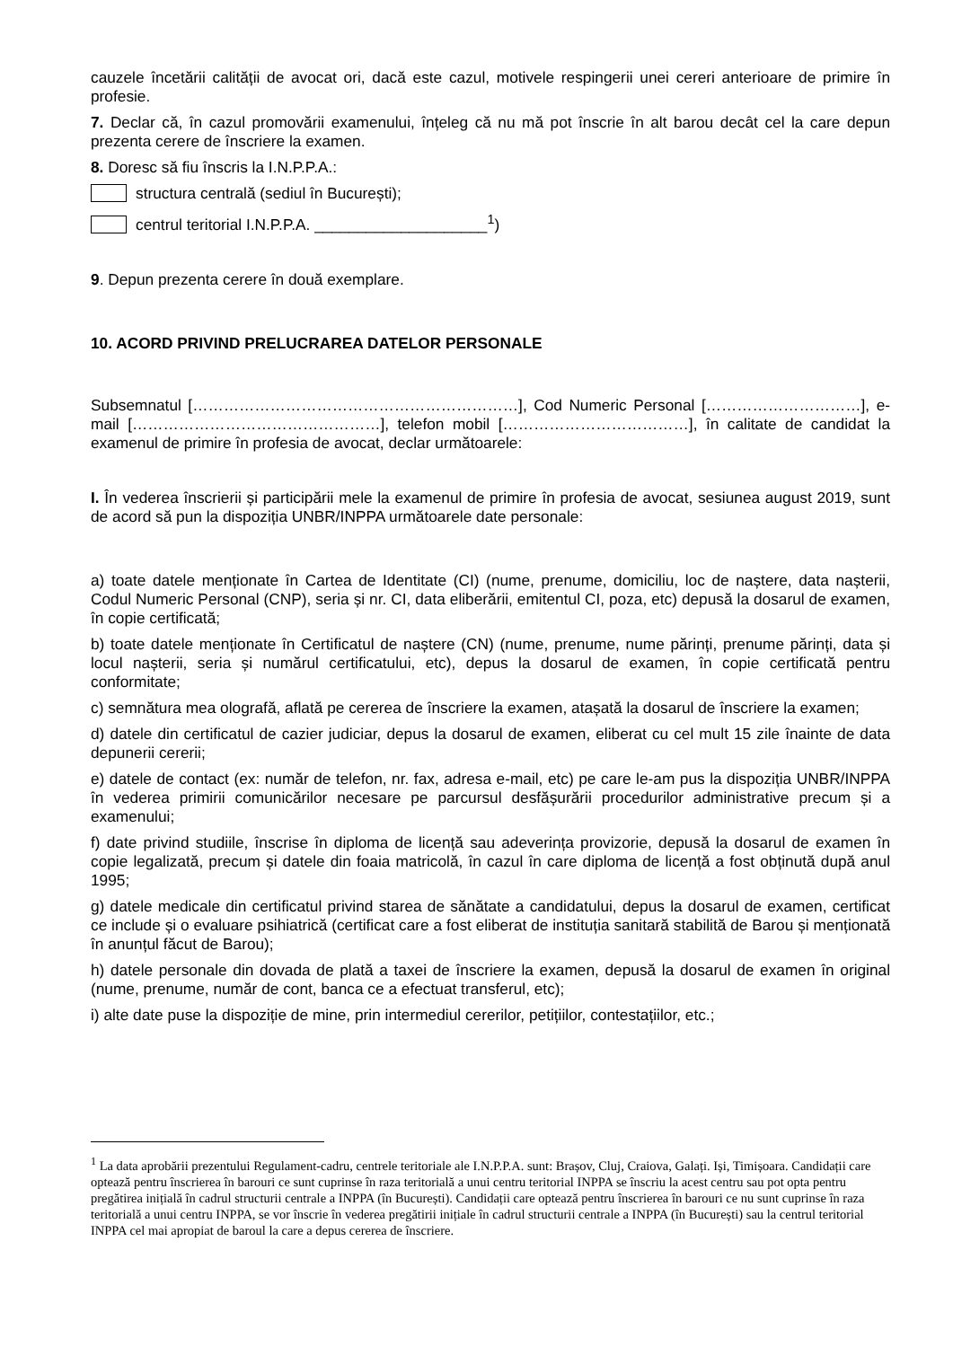cauzele încetării calității de avocat ori, dacă este cazul, motivele respingerii unei cereri anterioare de primire în profesie.
7. Declar că, în cazul promovării examenului, înțeleg că nu mă pot înscrie în alt barou decât cel la care depun prezenta cerere de înscriere la examen.
8. Doresc să fiu înscris la I.N.P.P.A.:
structura centrală (sediul în București);
centrul teritorial I.N.P.P.A. ____________________<sup>1</sup>)
9. Depun prezenta cerere în două exemplare.
10. ACORD PRIVIND PRELUCRAREA DATELOR PERSONALE
Subsemnatul [………………………………………………………], Cod Numeric Personal […………………………], e-mail […………………………………………], telefon mobil [………………………………], în calitate de candidat la examenul de primire în profesia de avocat, declar următoarele:
I. În vederea înscrierii și participării mele la examenul de primire în profesia de avocat, sesiunea august 2019, sunt de acord să pun la dispoziția UNBR/INPPA următoarele date personale:
a) toate datele menționate în Cartea de Identitate (CI) (nume, prenume, domiciliu, loc de naștere, data nașterii, Codul Numeric Personal (CNP), seria și nr. CI, data eliberării, emitentul CI, poza, etc) depusă la dosarul de examen, în copie certificată;
b) toate datele menționate în Certificatul de naștere (CN) (nume, prenume, nume părinți, prenume părinți, data și locul nașterii, seria și numărul certificatului, etc), depus la dosarul de examen, în copie certificată pentru conformitate;
c) semnătura mea olografă, aflată pe cererea de înscriere la examen, atașată la dosarul de înscriere la examen;
d) datele din certificatul de cazier judiciar, depus la dosarul de examen, eliberat cu cel mult 15 zile înainte de data depunerii cererii;
e) datele de contact (ex: număr de telefon, nr. fax, adresa e-mail, etc) pe care le-am pus la dispoziția UNBR/INPPA în vederea primirii comunicărilor necesare pe parcursul desfășurării procedurilor administrative precum și a examenului;
f) date privind studiile, înscrise în diploma de licență sau adeverința provizorie, depusă la dosarul de examen în copie legalizată, precum și datele din foaia matricolă, în cazul în care diploma de licență a fost obținută după anul 1995;
g) datele medicale din certificatul privind starea de sănătate a candidatului, depus la dosarul de examen, certificat ce include și o evaluare psihiatrică (certificat care a fost eliberat de instituția sanitară stabilită de Barou și menționată în anunțul făcut de Barou);
h) datele personale din dovada de plată a taxei de înscriere la examen, depusă la dosarul de examen în original (nume, prenume, număr de cont, banca ce a efectuat transferul, etc);
i) alte date puse la dispoziție de mine, prin intermediul cererilor, petițiilor, contestațiilor, etc.;
<sup>1</sup> La data aprobării prezentului Regulament-cadru, centrele teritoriale ale I.N.P.P.A. sunt: Brașov, Cluj, Craiova, Galați. Iși, Timișoara. Candidații care optează pentru înscrierea în barouri ce sunt cuprinse în raza teritorială a unui centru teritorial INPPA se înscriu la acest centru sau pot opta pentru pregătirea inițială în cadrul structurii centrale a INPPA (în București). Candidații care optează pentru înscrierea în barouri ce nu sunt cuprinse în raza teritorială a unui centru INPPA, se vor înscrie în vederea pregătirii inițiale în cadrul structurii centrale a INPPA (în București) sau la centrul teritorial INPPA cel mai apropiat de baroul la care a depus cererea de înscriere.